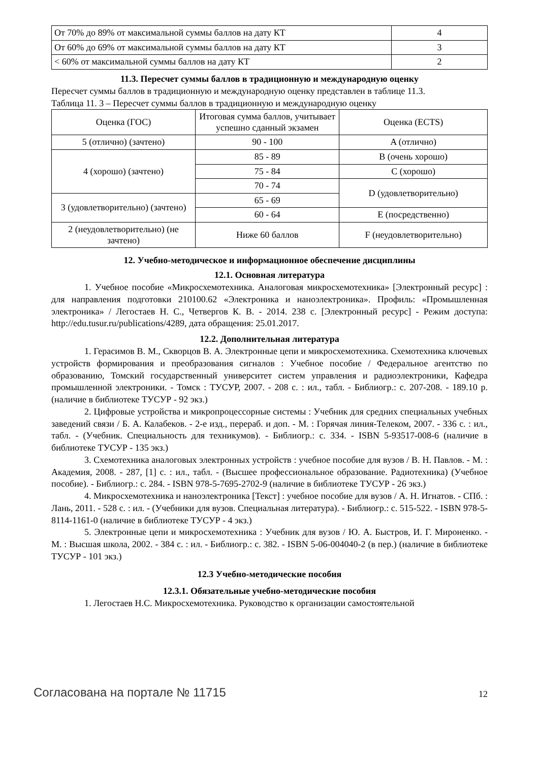| От 70% до 89% от максимальной суммы баллов на дату КТ | 4 |
| От 60% до 69% от максимальной суммы баллов на дату КТ | 3 |
| < 60% от максимальной суммы баллов на дату КТ | 2 |
11.3. Пересчет суммы баллов в традиционную и международную оценку
Пересчет суммы баллов в традиционную и международную оценку представлен в таблице 11.3.
Таблица 11. 3 – Пересчет суммы баллов в традиционную и международную оценку
| Оценка (ГОС) | Итоговая сумма баллов, учитывает успешно сданный экзамен | Оценка (ECTS) |
| --- | --- | --- |
| 5 (отлично) (зачтено) | 90 - 100 | A (отлично) |
| 4 (хорошо) (зачтено) | 85 - 89 | B (очень хорошо) |
| | 75 - 84 | C (хорошо) |
| | 70 - 74 | D (удовлетворительно) |
| 3 (удовлетворительно) (зачтено) | 65 - 69 | |
| | 60 - 64 | E (посредственно) |
| 2 (неудовлетворительно) (не зачтено) | Ниже 60 баллов | F (неудовлетворительно) |
12. Учебно-методическое и информационное обеспечение дисциплины
12.1. Основная литература
1. Учебное пособие «Микросхемотехника. Аналоговая микросхемотехника» [Электронный ресурс] : для направления подготовки 210100.62 «Электроника и наноэлектроника». Профиль: «Промышленная электроника» / Легостаев Н. С., Четвергов К. В. - 2014. 238 с. [Электронный ресурс] - Режим доступа: http://edu.tusur.ru/publications/4289, дата обращения: 25.01.2017.
12.2. Дополнительная литература
1. Герасимов В. М., Скворцов В. А. Электронные цепи и микросхемотехника. Схемотехника ключевых устройств формирования и преобразования сигналов : Учебное пособие / Федеральное агентство по образованию, Томский государственный университет систем управления и радиоэлектроники, Кафедра промышленной электроники. - Томск : ТУСУР, 2007. - 208 с. : ил., табл. - Библиогр.: с. 207-208. - 189.10 р. (наличие в библиотеке ТУСУР - 92 экз.)
2. Цифровые устройства и микропроцессорные системы : Учебник для средних специальных учебных заведений связи / Б. А. Калабеков. - 2-е изд., перераб. и доп. - М. : Горячая линия-Телеком, 2007. - 336 с. : ил., табл. - (Учебник. Специальность для техникумов). - Библиогр.: с. 334. - ISBN 5-93517-008-6 (наличие в библиотеке ТУСУР - 135 экз.)
3. Схемотехника аналоговых электронных устройств : учебное пособие для вузов / В. Н. Павлов. - М. : Академия, 2008. - 287, [1] с. : ил., табл. - (Высшее профессиональное образование. Радиотехника) (Учебное пособие). - Библиогр.: с. 284. - ISBN 978-5-7695-2702-9 (наличие в библиотеке ТУСУР - 26 экз.)
4. Микросхемотехника и наноэлектроника [Текст] : учебное пособие для вузов / А. Н. Игнатов. - СПб. : Лань, 2011. - 528 с. : ил. - (Учебники для вузов. Специальная литература). - Библиогр.: с. 515-522. - ISBN 978-5-8114-1161-0 (наличие в библиотеке ТУСУР - 4 экз.)
5. Электронные цепи и микросхемотехника : Учебник для вузов / Ю. А. Быстров, И. Г. Мироненко. - М. : Высшая школа, 2002. - 384 с. : ил. - Библиогр.: с. 382. - ISBN 5-06-004040-2 (в пер.) (наличие в библиотеке ТУСУР - 101 экз.)
12.3 Учебно-методические пособия
12.3.1. Обязательные учебно-методические пособия
1. Легостаев Н.С. Микросхемотехника. Руководство к организации самостоятельной
Согласована на портале № 11715 12